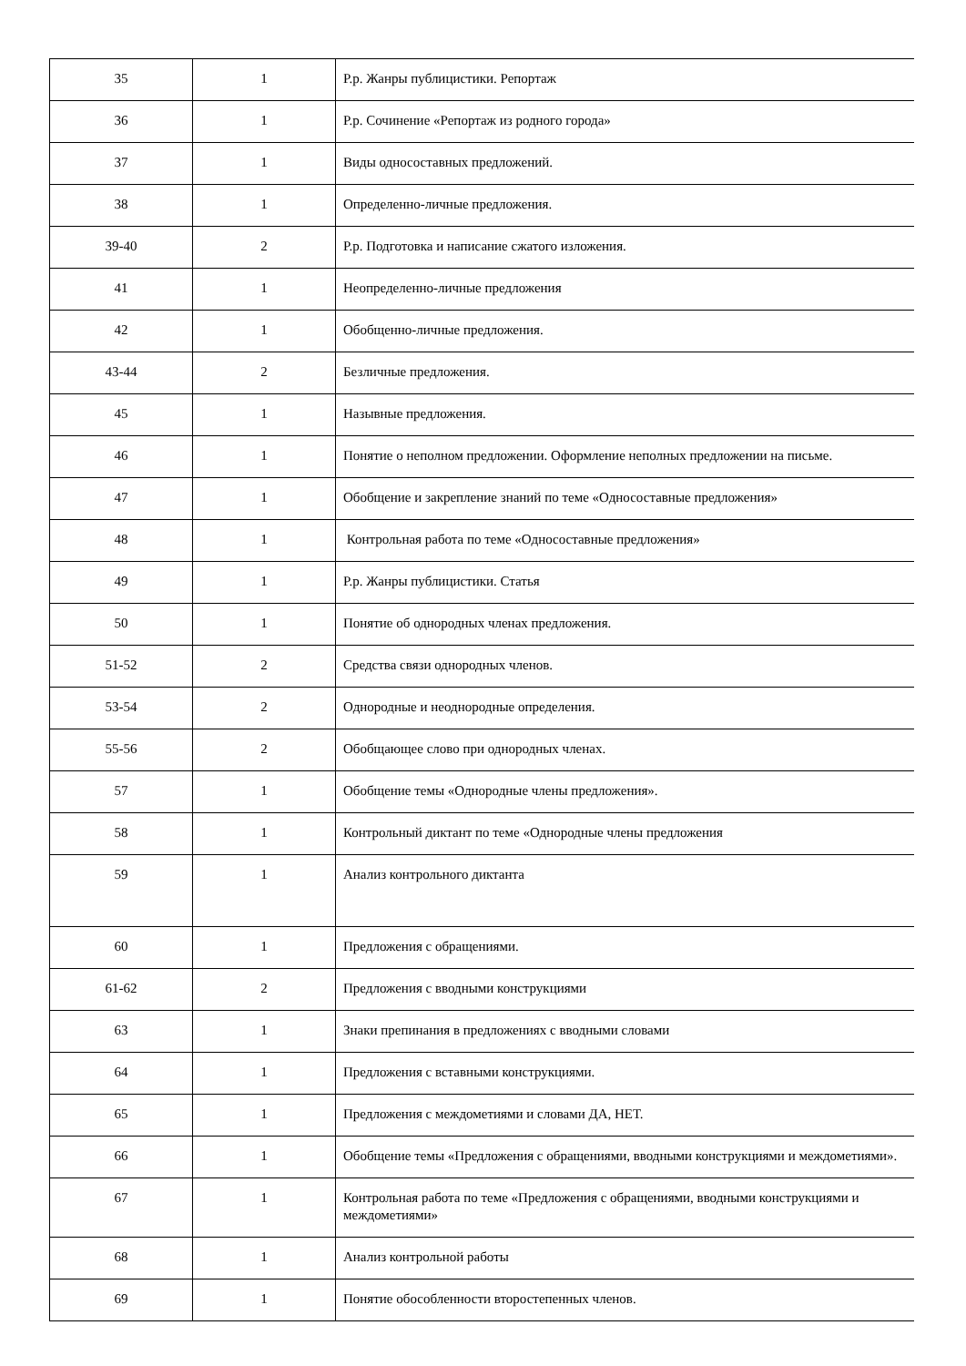| 35 | 1 | Р.р. Жанры публицистики. Репортаж |
| 36 | 1 | Р.р. Сочинение «Репортаж из родного города» |
| 37 | 1 | Виды односоставных предложений. |
| 38 | 1 | Определенно-личные предложения. |
| 39-40 | 2 | Р.р. Подготовка и написание сжатого изложения. |
| 41 | 1 | Неопределенно-личные предложения |
| 42 | 1 | Обобщенно-личные предложения. |
| 43-44 | 2 | Безличные предложения. |
| 45 | 1 | Назывные предложения. |
| 46 | 1 | Понятие о неполном предложении. Оформление неполных предложении на письме. |
| 47 | 1 | Обобщение и закрепление знаний по теме «Односоставные предложения» |
| 48 | 1 | Контрольная работа по теме «Односоставные предложения» |
| 49 | 1 | Р.р. Жанры публицистики. Статья |
| 50 | 1 | Понятие об однородных членах предложения. |
| 51-52 | 2 | Средства связи однородных членов. |
| 53-54 | 2 | Однородные и неоднородные определения. |
| 55-56 | 2 | Обобщающее слово при однородных членах. |
| 57 | 1 | Обобщение темы «Однородные члены предложения». |
| 58 | 1 | Контрольный диктант по теме «Однородные члены предложения |
| 59 | 1 | Анализ контрольного диктанта |
| 60 | 1 | Предложения с обращениями. |
| 61-62 | 2 | Предложения с вводными конструкциями |
| 63 | 1 | Знаки препинания в предложениях с вводными словами |
| 64 | 1 | Предложения с вставными конструкциями. |
| 65 | 1 | Предложения с междометиями и словами ДА, НЕТ. |
| 66 | 1 | Обобщение темы «Предложения с обращениями, вводными конструкциями и междометиями». |
| 67 | 1 | Контрольная работа по теме «Предложения с обращениями, вводными конструкциями и междометиями» |
| 68 | 1 | Анализ контрольной работы |
| 69 | 1 | Понятие обособленности второстепенных членов. |